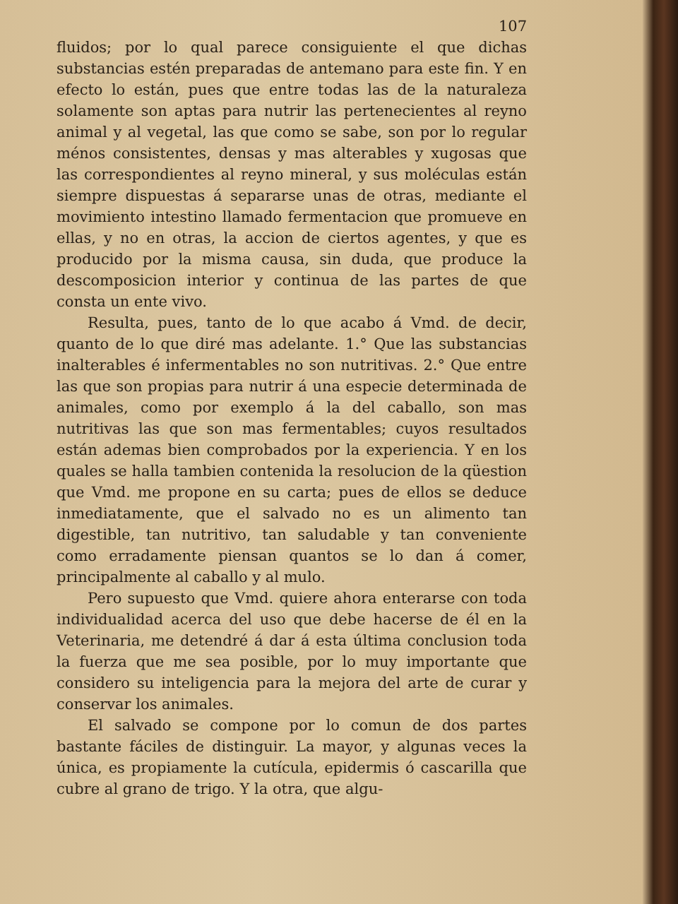107
fluidos; por lo qual parece consiguiente el que dichas substancias estén preparadas de antemano para este fin. Y en efecto lo están, pues que entre todas las de la naturaleza solamente son aptas para nutrir las pertenecientes al reyno animal y al vegetal, las que como se sabe, son por lo regular ménos consistentes, densas y mas alterables y xugosas que las correspondientes al reyno mineral, y sus moléculas están siempre dispuestas á separarse unas de otras, mediante el movimiento intestino llamado fermentacion que promueve en ellas, y no en otras, la accion de ciertos agentes, y que es producido por la misma causa, sin duda, que produce la descomposicion interior y continua de las partes de que consta un ente vivo.
Resulta, pues, tanto de lo que acabo á Vmd. de decir, quanto de lo que diré mas adelante. 1.° Que las substancias inalterables é infermentables no son nutritivas. 2.° Que entre las que son propias para nutrir á una especie determinada de animales, como por exemplo á la del caballo, son mas nutritivas las que son mas fermentables; cuyos resultados están ademas bien comprobados por la experiencia. Y en los quales se halla tambien contenida la resolucion de la qüestion que Vmd. me propone en su carta; pues de ellos se deduce inmediatamente, que el salvado no es un alimento tan digestible, tan nutritivo, tan saludable y tan conveniente como erradamente piensan quantos se lo dan á comer, principalmente al caballo y al mulo.
Pero supuesto que Vmd. quiere ahora enterarse con toda individualidad acerca del uso que debe hacerse de él en la Veterinaria, me detendré á dar á esta última conclusion toda la fuerza que me sea posible, por lo muy importante que considero su inteligencia para la mejora del arte de curar y conservar los animales.
El salvado se compone por lo comun de dos partes bastante fáciles de distinguir. La mayor, y algunas veces la única, es propiamente la cutícula, epidermis ó cascarilla que cubre al grano de trigo. Y la otra, que algu-